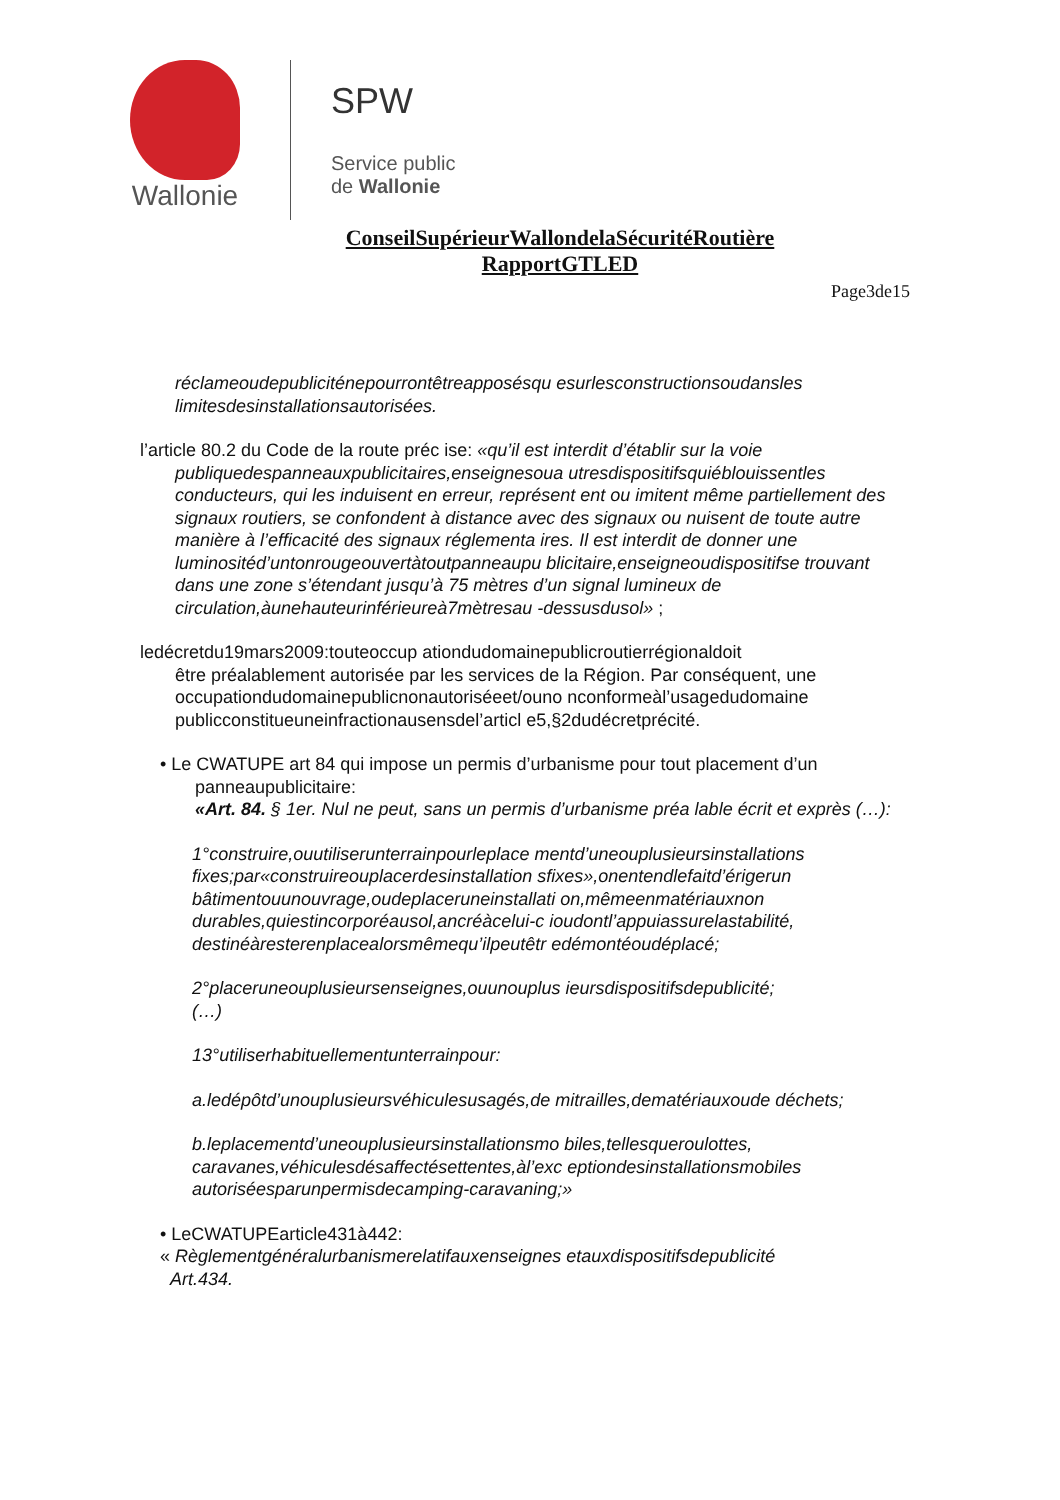Wallonie
SPW
Service public
de Wallonie
ConseilSupérieurWallondelaSécuritéRoutière
RapportGTLED
Page3de15
réclameoudepubliciténepourrontêtreapposésqu esurlesconstructionsoudansles limitesdesinstallationsautorisées.
l’article 80.2 du Code de la route préc ise: «qu’il est interdit d’établir sur la voie
publiquedespanneauxpublicitaires,enseignesoua utresdispositifsquiéblouissentles conducteurs, qui les induisent en erreur, représent ent ou imitent même partiellement des signaux routiers, se confondent à distance avec des signaux ou nuisent de toute autre manière à l’efficacité des signaux réglementa ires. Il est interdit de donner une luminositéd’untonrougeouvertàtoutpanneaupu blicitaire,enseigneoudispositifse trouvant dans une zone s’étendant jusqu’à 75 mètres d’un signal lumineux de circulation,àunehauteurinférieureà7mètresau -dessusdusol» ;
ledécretdu19mars2009:touteoccup ationdudomainepublicroutierrégionaldoit
être préalablement autorisée par les services de la Région. Par conséquent, une occupationdudomainepublicnonautoriséeet/ouno nconformeàl’usagedudomaine publicconstitueuneinfractionausensdel’articl e5,§2dudécretprécité.
• Le CWATUPE art 84 qui impose un permis d’urbanisme pour tout placement d’un
panneaupublicitaire:
«Art. 84. § 1er. Nul ne peut, sans un permis d’urbanisme préa lable écrit et exprès (…):
1°construire,ouutiliserunterrainpourleplace mentd’uneouplusieursinstallations fixes;par«construireouplacerdesinstallation sfixes»,onentendlefaitd’érigerun bâtimentouunouvrage,oudeplaceruneinstallati on,mêmeenmatériauxnon durables,quiestincorporéausol,ancréàcelui-c ioudontl’appuiassurelastabilité, destinéàresterenplacealorsmêmequ’ilpeutêtr edémontéoudéplacé;
2°placeruneouplusieursenseignes,ouunouplus ieursdispositifsdepublicité;
(…)
13°utiliserhabituellementunterrainpour:
a.ledépôtd’unouplusieursvéhiculesusagés,de mitrailles,dematériauxoude déchets;
b.leplacementd’uneouplusieursinstallationsmo biles,tellesqueroulottes, caravanes,véhiculesdésaffectésettentes,àl’exc eptiondesinstallationsmobiles autoriséesparunpermisdecamping-caravaning;»
• LeCWATUPEarticle431à442:
« Règlementgénéralurbanismerelatifauxenseignes etauxdispositifsdepublicité
Art.434.